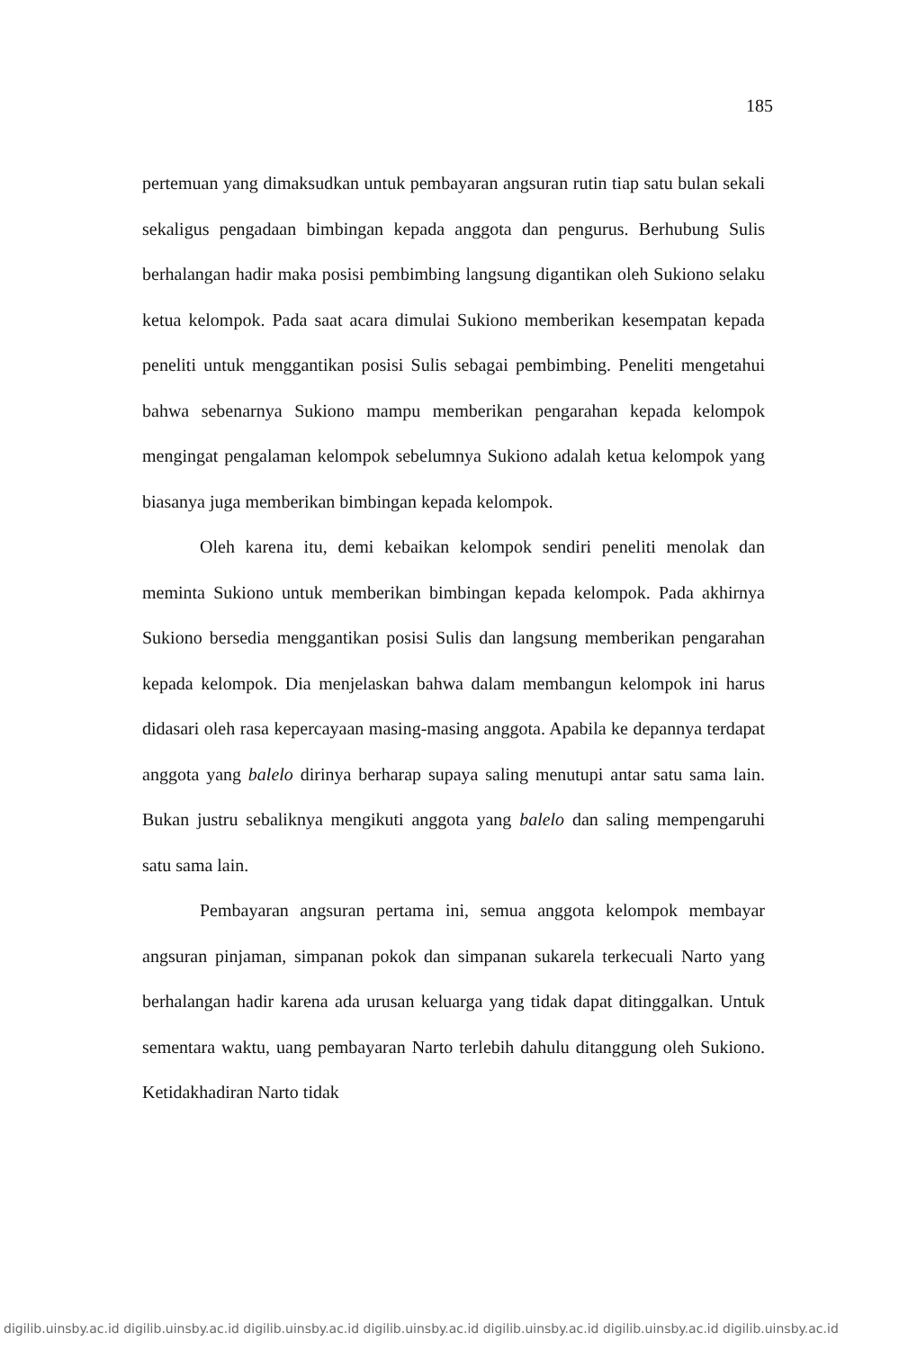185
pertemuan yang dimaksudkan untuk pembayaran angsuran rutin tiap satu bulan sekali sekaligus pengadaan bimbingan kepada anggota dan pengurus. Berhubung Sulis berhalangan hadir maka posisi pembimbing langsung digantikan oleh Sukiono selaku ketua kelompok. Pada saat acara dimulai Sukiono memberikan kesempatan kepada peneliti untuk menggantikan posisi Sulis sebagai pembimbing. Peneliti mengetahui bahwa sebenarnya Sukiono mampu memberikan pengarahan kepada kelompok mengingat pengalaman kelompok sebelumnya Sukiono adalah ketua kelompok yang biasanya juga memberikan bimbingan kepada kelompok.
Oleh karena itu, demi kebaikan kelompok sendiri peneliti menolak dan meminta Sukiono untuk memberikan bimbingan kepada kelompok. Pada akhirnya Sukiono bersedia menggantikan posisi Sulis dan langsung memberikan pengarahan kepada kelompok. Dia menjelaskan bahwa dalam membangun kelompok ini harus didasari oleh rasa kepercayaan masing-masing anggota. Apabila ke depannya terdapat anggota yang balelo dirinya berharap supaya saling menutupi antar satu sama lain. Bukan justru sebaliknya mengikuti anggota yang balelo dan saling mempengaruhi satu sama lain.
Pembayaran angsuran pertama ini, semua anggota kelompok membayar angsuran pinjaman, simpanan pokok dan simpanan sukarela terkecuali Narto yang berhalangan hadir karena ada urusan keluarga yang tidak dapat ditinggalkan. Untuk sementara waktu, uang pembayaran Narto terlebih dahulu ditanggung oleh Sukiono. Ketidakhadiran Narto tidak
digilib.uinsby.ac.id digilib.uinsby.ac.id digilib.uinsby.ac.id digilib.uinsby.ac.id digilib.uinsby.ac.id digilib.uinsby.ac.id digilib.uinsby.ac.id